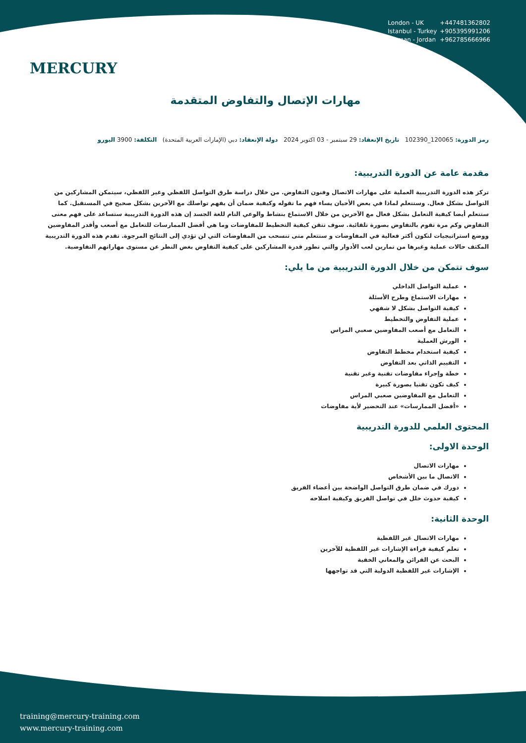MERCURY
London - UK +447481362802
Istanbul - Turkey +905395991206
Amman - Jordan +962785666966
مهارات الإتصال والتفاوض المتقدمة
رمز الدورة: 120065_102390 تاريخ الإنعقاد: 29 سبتمبر - 03 اكتوبر 2024 دولة الإنعقاد: دبي (الإمارات العربية المتحدة) التكلفة: 3900 اليورو
مقدمة عامة عن الدورة التدريبية:
تركز هذه الدورة التدريبية العملية على مهارات الاتصال وفنون التفاوض. من خلال دراسة طرق التواصل اللفظي وغير اللفظي، سيتمكن المشاركين من التواصل بشكل فعال. وستتعلم لماذا في بعض الأحيان يساء فهم ما تقوله وكيفية ضمان أن يفهم تواصلك مع الآخرين بشكل صحيح في المستقبل. كما ستتعلم أيضا كيفية التعامل بشكل فعال مع الآخرين من خلال الاستماع بنشاط والوعي التام للغة الجسد إن هذه الدورة التدريبية ستساعد على فهم معنى التفاوض وكم مرة تقوم بالتفاوض بصورة تلقائية. سوف تتقن كيفية التخطيط للمفاوضات وما هي أفضل الممارسات للتعامل مع أصعب وأقدر المفاوضين ووضع استراتيجيات لتكون أكثر فعالية في المفاوضات و ستتعلم متى تنسحب من المفاوضات التي لن تؤدي إلى النتائج المرجوة. تقدم هذه الدورة التدريبية المكثف حالات عملية وغيرها من تمارين لعب الأدوار والتي تطور قدرة المشاركين على كيفية التفاوض بغض النظر عن مستوى مهاراتهم التفاوضية.
سوف تتمكن من خلال الدورة التدريبية من ما يلي:
عملية التواصل الداخلي
مهارات الاستماع وطرح الأسئلة
كيفية التواصل بشكل لا شفهي
عملية التفاوض والتخطيط
التعامل مع أصعب المفاوضين صعبي المراس
الورش العملية
كيفية استخدام مخطط التفاوض
التقييم الذاتي بعد التفاوض
خطة وإجراء مفاوضات تقنية وغير تقنية
كيف تكون تقنيا بصورة كبيرة
التعامل مع المفاوضين صعبي المراس
«أفضل الممارسات» عند التحضير لأية مفاوضات
المحتوى العلمي للدورة التدريبية
الوحدة الاولى:
مهارات الاتصال
الاتصال ما بين الأشخاص
دورك في ضمان طرق التواصل الواضحة بين أعضاء الفريق
كيفية حدوث خلل في تواصل الفريق وكيفية اصلاحه
الوحدة الثانية:
مهارات الاتصال غير اللفظية
تعلم كيفية قراءة الإشارات غير اللفظية للآخرين
البحث عن القرائن والمعاني الخفية
الإشارات غير اللفظية الدولية التي قد تواجهها
training@mercury-training.com
www.mercury-training.com